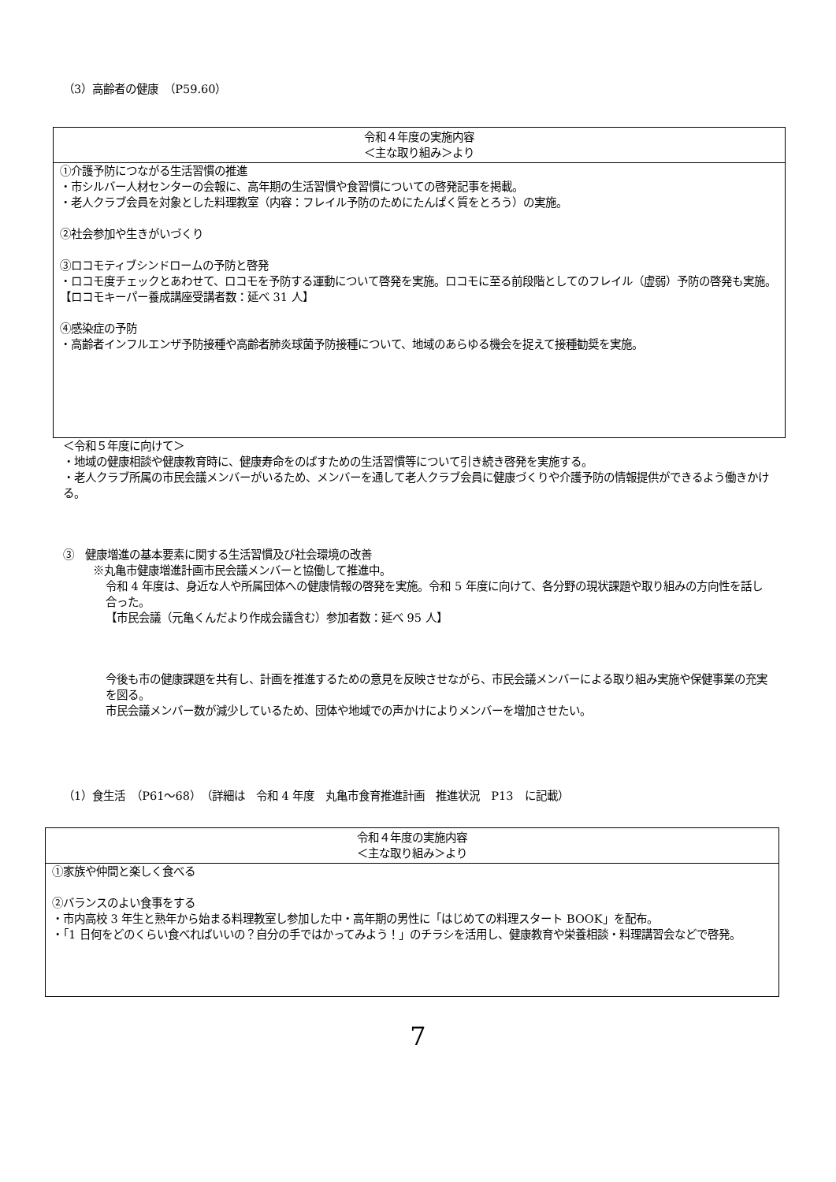（3）高齢者の健康　（P59.60）
| 令和４年度の実施内容 ＜主な取り組み＞より |
| ①介護予防につながる生活習慣の推進 ・市シルバー人材センターの会報に、高年期の生活習慣や食習慣についての啓発記事を掲載。 ・老人クラブ会員を対象とした料理教室（内容：フレイル予防のためにたんぱく質をとろう）の実施。 ②社会参加や生きがいづくり ③ロコモティブシンドロームの予防と啓発 ・ロコモ度チェックとあわせて、ロコモを予防する運動について啓発を実施。ロコモに至る前段階としてのフレイル（虚弱）予防の啓発も実施。 【ロコモキーパー養成講座受講者数：延べ 31 人】 ④感染症の予防 ・高齢者インフルエンザ予防接種や高齢者肺炎球菌予防接種について、地域のあらゆる機会を捉えて接種勧奨を実施。 |
＜令和５年度に向けて＞
・地域の健康相談や健康教育時に、健康寿命をのばすための生活習慣等について引き続き啓発を実施する。
・老人クラブ所属の市民会議メンバーがいるため、メンバーを通して老人クラブ会員に健康づくりや介護予防の情報提供ができるよう働きかける。
③　健康増進の基本要素に関する生活習慣及び社会環境の改善
※丸亀市健康増進計画市民会議メンバーと協働して推進中。
令和 4 年度は、身近な人や所属団体への健康情報の啓発を実施。令和 5 年度に向けて、各分野の現状課題や取り組みの方向性を話し合った。
【市民会議（元亀くんだより作成会議含む）参加者数：延べ 95 人】
今後も市の健康課題を共有し、計画を推進するための意見を反映させながら、市民会議メンバーによる取り組み実施や保健事業の充実を図る。
市民会議メンバー数が減少しているため、団体や地域での声かけによりメンバーを増加させたい。
（1）食生活　（P61～68）　（詳細は　令和 4 年度　丸亀市食育推進計画　推進状況　P13　に記載）
| 令和４年度の実施内容 ＜主な取り組み＞より |
| ①家族や仲間と楽しく食べる ②バランスのよい食事をする ・市内高校 3 年生と熟年から始まる料理教室し参加した中・高年期の男性に「はじめての料理スタート BOOK」を配布。 ・「1 日何をどのくらい食べればいいの？自分の手ではかってみよう！」のチラシを活用し、健康教育や栄養相談・料理講習会などで啓発。 |
7